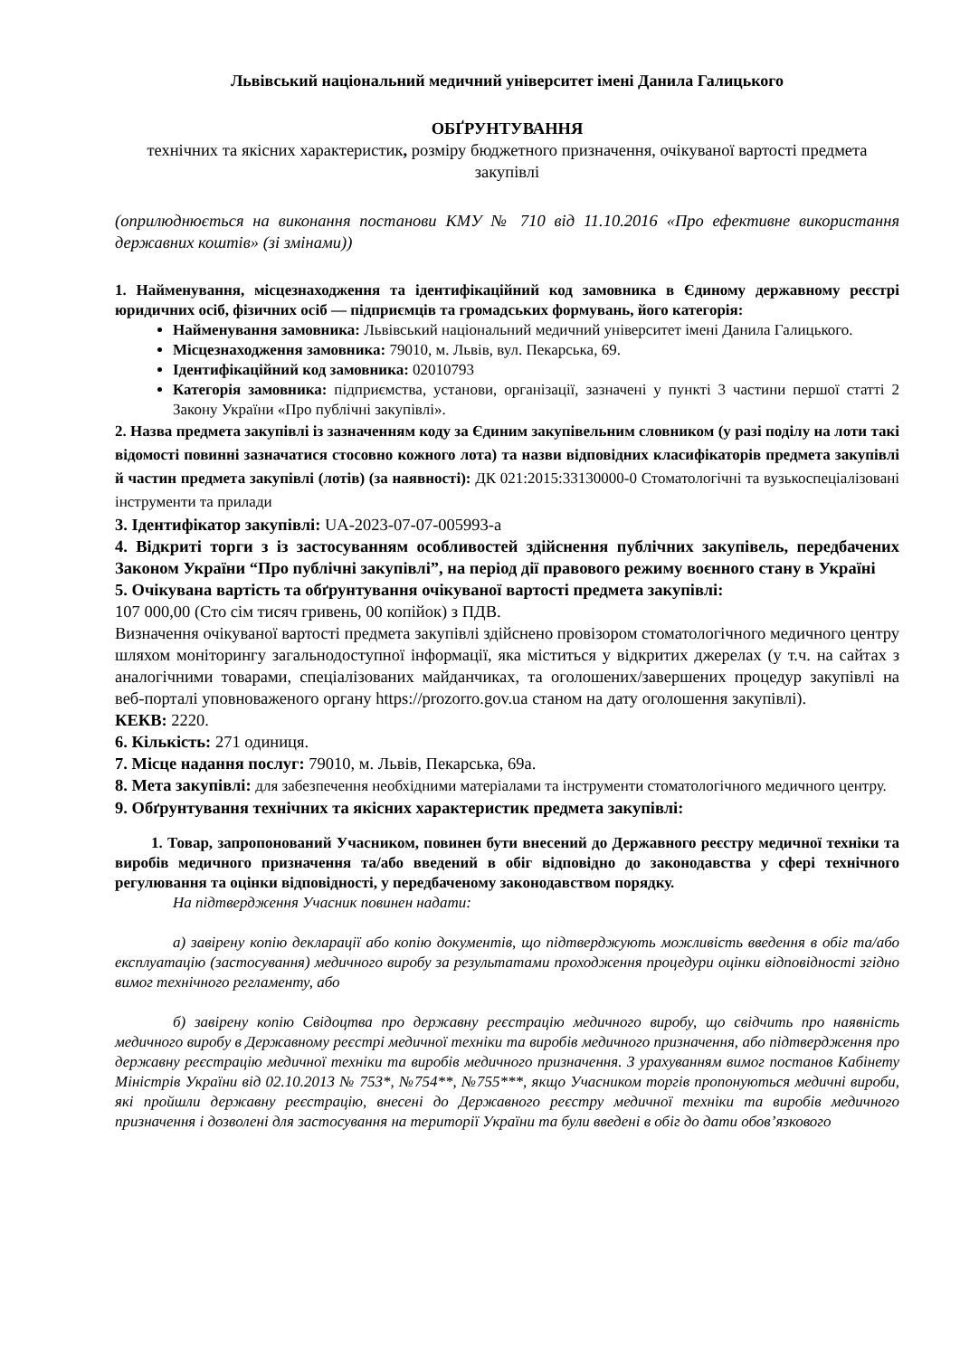Львівський національний медичний університет імені Данила Галицького
ОБҐРУНТУВАННЯ
технічних та якісних характеристик, розміру бюджетного призначення, очікуваної вартості предмета закупівлі
(оприлюднюється на виконання постанови КМУ № 710 від 11.10.2016 «Про ефективне використання державних коштів» (зі змінами))
1. Найменування, місцезнаходження та ідентифікаційний код замовника в Єдиному державному реєстрі юридичних осіб, фізичних осіб — підприємців та громадських формувань, його категорія:
Найменування замовника: Львівський національний медичний університет імені Данила Галицького.
Місцезнаходження замовника: 79010, м. Львів, вул. Пекарська, 69.
Ідентифікаційний код замовника: 02010793
Категорія замовника: підприємства, установи, організації, зазначені у пункті 3 частини першої статті 2 Закону України «Про публічні закупівлі».
2. Назва предмета закупівлі із зазначенням коду за Єдиним закупівельним словником (у разі поділу на лоти такі відомості повинні зазначатися стосовно кожного лота) та назви відповідних класифікаторів предмета закупівлі й частин предмета закупівлі (лотів) (за наявності): ДК 021:2015:33130000-0 Стоматологічні та вузькоспеціалізовані інструменти та прилади
3. Ідентифікатор закупівлі: UA-2023-07-07-005993-a
4. Відкриті торги з із застосуванням особливостей здійснення публічних закупівель, передбачених Законом України “Про публічні закупівлі”, на період дії правового режиму воєнного стану в Україні
5. Очікувана вартість та обґрунтування очікуваної вартості предмета закупівлі:
107 000,00 (Сто сім тисяч гривень, 00 копійок) з ПДВ.
Визначення очікуваної вартості предмета закупівлі здійснено провізором стоматологічного медичного центру шляхом моніторингу загальнодоступної інформації, яка міститься у відкритих джерелах (у т.ч. на сайтах з аналогічними товарами, спеціалізованих майданчиках, та оголошених/завершених процедур закупівлі на веб-порталі уповноваженого органу https://prozorro.gov.ua станом на дату оголошення закупівлі).
КЕКВ: 2220.
6. Кількість: 271 одиниця.
7. Місце надання послуг: 79010, м. Львів, Пекарська, 69а.
8. Мета закупівлі: для забезпечення необхідними матеріалами та інструменти стоматологічного медичного центру.
9. Обґрунтування технічних та якісних характеристик предмета закупівлі:
1. Товар, запропонований Учасником, повинен бути внесений до Державного реєстру медичної техніки та виробів медичного призначення та/або введений в обіг відповідно до законодавства у сфері технічного регулювання та оцінки відповідності, у передбаченому законодавством порядку.
На підтвердження Учасник повинен надати:
а) завірену копію декларації або копію документів, що підтверджують можливість введення в обіг та/або експлуатацію (застосування) медичного виробу за результатами проходження процедури оцінки відповідності згідно вимог технічного регламенту, або
б) завірену копію Свідоцтва про державну реєстрацію медичного виробу, що свідчить про наявність медичного виробу в Державному реєстрі медичної техніки та виробів медичного призначення, або підтвердження про державну реєстрацію медичної техніки та виробів медичного призначення. З урахуванням вимог постанов Кабінету Міністрів України від 02.10.2013 № 753*, №754**, №755***, якщо Учасником торгів пропонуються медичні вироби, які пройшли державну реєстрацію, внесені до Державного реєстру медичної техніки та виробів медичного призначення і дозволені для застосування на території України та були введені в обіг до дати обов’язкового